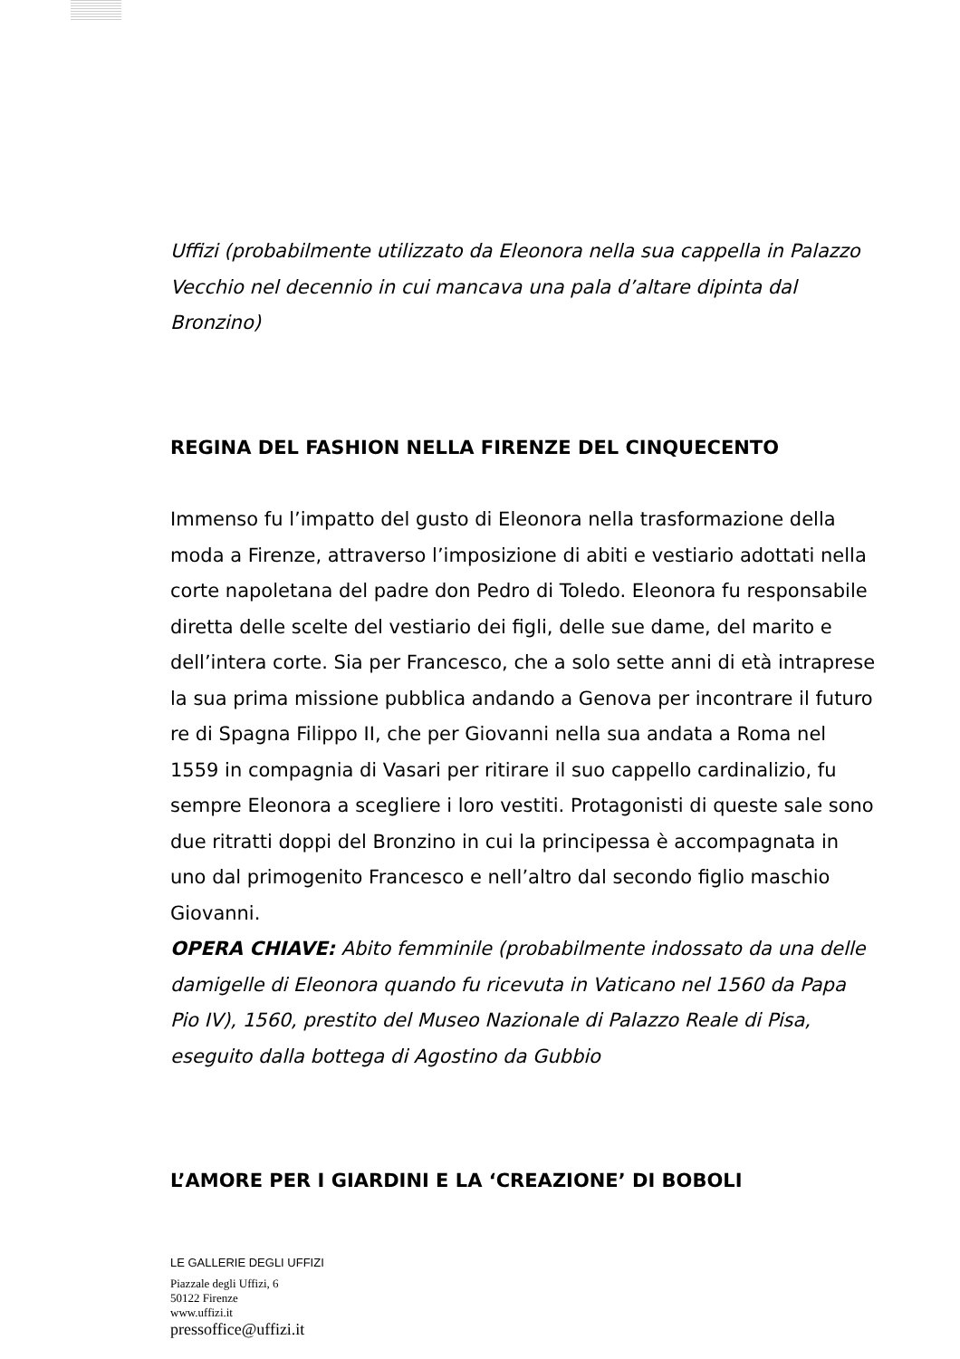Uffizi (probabilmente utilizzato da Eleonora nella sua cappella in Palazzo Vecchio nel decennio in cui mancava una pala d’altare dipinta dal Bronzino)
REGINA DEL FASHION NELLA FIRENZE DEL CINQUECENTO
Immenso fu l’impatto del gusto di Eleonora nella trasformazione della moda a Firenze, attraverso l’imposizione di abiti e vestiario adottati nella corte napoletana del padre don Pedro di Toledo. Eleonora fu responsabile diretta delle scelte del vestiario dei figli, delle sue dame, del marito e dell’intera corte. Sia per Francesco, che a solo sette anni di età intraprese la sua prima missione pubblica andando a Genova per incontrare il futuro re di Spagna Filippo II, che per Giovanni nella sua andata a Roma nel 1559 in compagnia di Vasari per ritirare il suo cappello cardinalizio, fu sempre Eleonora a scegliere i loro vestiti. Protagonisti di queste sale sono due ritratti doppi del Bronzino in cui la principessa è accompagnata in uno dal primogenito Francesco e nell’altro dal secondo figlio maschio Giovanni.
OPERA CHIAVE: Abito femminile (probabilmente indossato da una delle damigelle di Eleonora quando fu ricevuta in Vaticano nel 1560 da Papa Pio IV), 1560, prestito del Museo Nazionale di Palazzo Reale di Pisa, eseguito dalla bottega di Agostino da Gubbio
L’AMORE PER I GIARDINI E LA ‘CREAZIONE’ DI BOBOLI
LE GALLERIE DEGLI UFFIZI
Piazzale degli Uffizi, 6
50122 Firenze
www.uffizi.it
pressoffice@uffizi.it